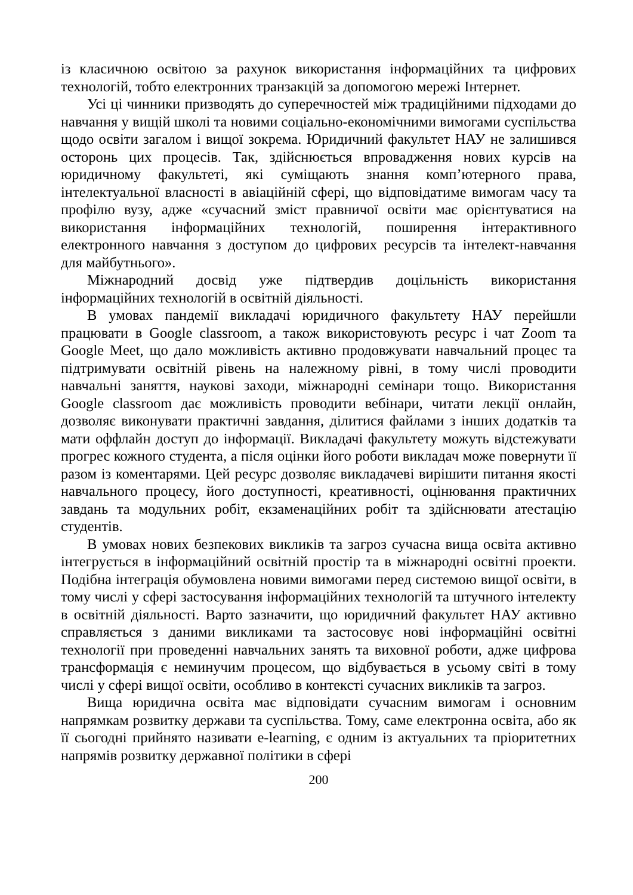із класичною освітою за рахунок використання інформаційних та цифрових технологій, тобто електронних транзакцій за допомогою мережі Інтернет.
Усі ці чинники призводять до суперечностей між традиційними підходами до навчання у вищій школі та новими соціально-економічними вимогами суспільства щодо освіти загалом і вищої зокрема. Юридичний факультет НАУ не залишився осторонь цих процесів. Так, здійснюється впровадження нових курсів на юридичному факультеті, які суміщають знання комп’ютерного права, інтелектуальної власності в авіаційній сфері, що відповідатиме вимогам часу та профілю вузу, адже «сучасний зміст правничої освіти має орієнтуватися на використання інформаційних технологій, поширення інтерактивного електронного навчання з доступом до цифрових ресурсів та інтелект-навчання для майбутнього».
Міжнародний досвід уже підтвердив доцільність використання інформаційних технологій в освітній діяльності.
В умовах пандемії викладачі юридичного факультету НАУ перейшли працювати в Google classroom, а також використовують ресурс і чат Zoom та Google Meet, що дало можливість активно продовжувати навчальний процес та підтримувати освітній рівень на належному рівні, в тому числі проводити навчальні заняття, наукові заходи, міжнародні семінари тощо. Використання Google classroom дає можливість проводити вебінари, читати лекції онлайн, дозволяє виконувати практичні завдання, ділитися файлами з інших додатків та мати оффлайн доступ до інформації. Викладачі факультету можуть відстежувати прогрес кожного студента, а після оцінки його роботи викладач може повернути її разом із коментарями. Цей ресурс дозволяє викладачеві вирішити питання якості навчального процесу, його доступності, креативності, оцінювання практичних завдань та модульних робіт, екзаменаційних робіт та здійснювати атестацію студентів.
В умовах нових безпекових викликів та загроз сучасна вища освіта активно інтегрується в інформаційний освітній простір та в міжнародні освітні проекти. Подібна інтеграція обумовлена новими вимогами перед системою вищої освіти, в тому числі у сфері застосування інформаційних технологій та штучного інтелекту в освітній діяльності. Варто зазначити, що юридичний факультет НАУ активно справляється з даними викликами та застосовує нові інформаційні освітні технології при проведенні навчальних занять та виховної роботи, адже цифрова трансформація є неминучим процесом, що відбувається в усьому світі в тому числі у сфері вищої освіти, особливо в контексті сучасних викликів та загроз.
Вища юридична освіта має відповідати сучасним вимогам і основним напрямкам розвитку держави та суспільства. Тому, саме електронна освіта, або як її сьогодні прийнято називати e-learning, є одним із актуальних та пріоритетних напрямів розвитку державної політики в сфері
200